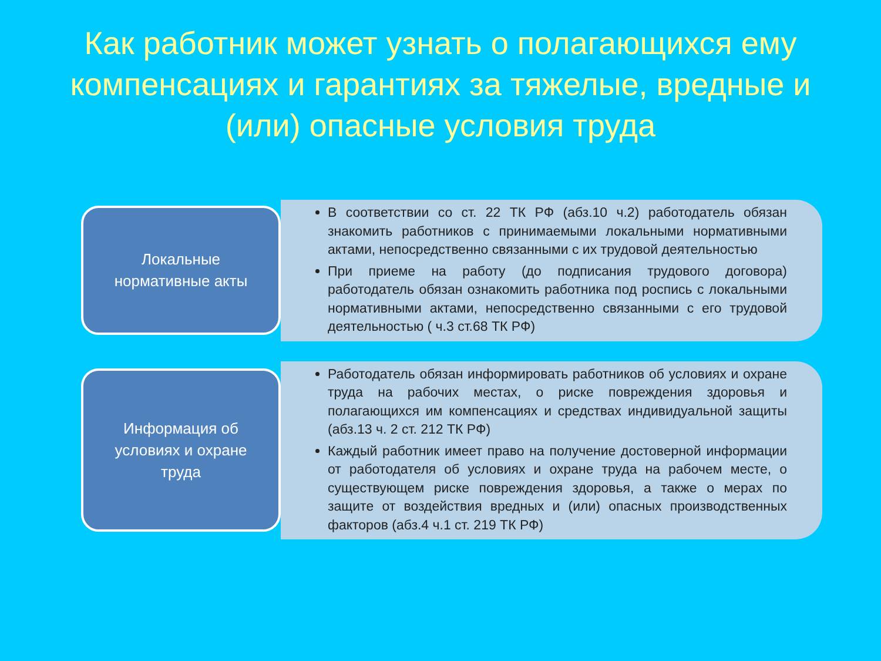Как работник может узнать о полагающихся ему компенсациях и гарантиях за тяжелые, вредные и (или) опасные условия труда
Локальные
нормативные акты
В соответствии со ст. 22 ТК РФ (абз.10 ч.2) работодатель обязан знакомить работников с принимаемыми локальными нормативными актами, непосредственно связанными с их трудовой деятельностью
При приеме на работу (до подписания трудового договора) работодатель обязан ознакомить работника под роспись с локальными нормативными актами, непосредственно связанными с его трудовой деятельностью ( ч.3 ст.68 ТК РФ)
Информация об
условиях и охране
труда
Работодатель обязан информировать работников об условиях и охране труда на рабочих местах, о риске повреждения здоровья и полагающихся им компенсациях и средствах индивидуальной защиты (абз.13 ч. 2 ст. 212 ТК РФ)
Каждый работник имеет право на получение достоверной информации от работодателя об условиях и охране труда на рабочем месте, о существующем риске повреждения здоровья, а также о мерах по защите от воздействия вредных и (или) опасных производственных факторов (абз.4 ч.1 ст. 219 ТК РФ)